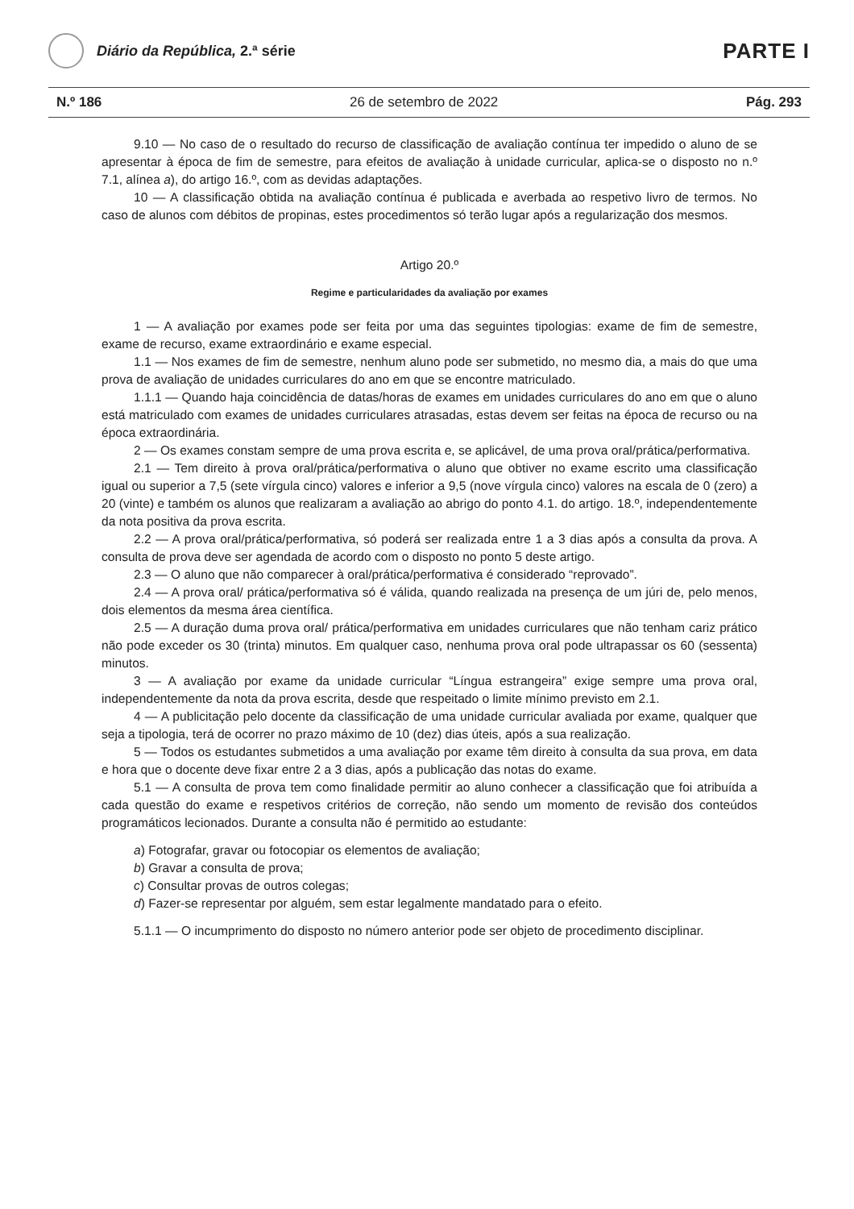Diário da República, 2.ª série
PARTE I
N.º 186 26 de setembro de 2022 Pág. 293
9.10 — No caso de o resultado do recurso de classificação de avaliação contínua ter impedido o aluno de se apresentar à época de fim de semestre, para efeitos de avaliação à unidade curricular, aplica-se o disposto no n.º 7.1, alínea a), do artigo 16.º, com as devidas adaptações.
10 — A classificação obtida na avaliação contínua é publicada e averbada ao respetivo livro de termos. No caso de alunos com débitos de propinas, estes procedimentos só terão lugar após a regularização dos mesmos.
Artigo 20.º
Regime e particularidades da avaliação por exames
1 — A avaliação por exames pode ser feita por uma das seguintes tipologias: exame de fim de semestre, exame de recurso, exame extraordinário e exame especial.
1.1 — Nos exames de fim de semestre, nenhum aluno pode ser submetido, no mesmo dia, a mais do que uma prova de avaliação de unidades curriculares do ano em que se encontre matriculado.
1.1.1 — Quando haja coincidência de datas/horas de exames em unidades curriculares do ano em que o aluno está matriculado com exames de unidades curriculares atrasadas, estas devem ser feitas na época de recurso ou na época extraordinária.
2 — Os exames constam sempre de uma prova escrita e, se aplicável, de uma prova oral/prática/performativa.
2.1 — Tem direito à prova oral/prática/performativa o aluno que obtiver no exame escrito uma classificação igual ou superior a 7,5 (sete vírgula cinco) valores e inferior a 9,5 (nove vírgula cinco) valores na escala de 0 (zero) a 20 (vinte) e também os alunos que realizaram a avaliação ao abrigo do ponto 4.1. do artigo. 18.º, independentemente da nota positiva da prova escrita.
2.2 — A prova oral/prática/performativa, só poderá ser realizada entre 1 a 3 dias após a consulta da prova. A consulta de prova deve ser agendada de acordo com o disposto no ponto 5 deste artigo.
2.3 — O aluno que não comparecer à oral/prática/performativa é considerado “reprovado”.
2.4 — A prova oral/ prática/performativa só é válida, quando realizada na presença de um júri de, pelo menos, dois elementos da mesma área científica.
2.5 — A duração duma prova oral/ prática/performativa em unidades curriculares que não tenham cariz prático não pode exceder os 30 (trinta) minutos. Em qualquer caso, nenhuma prova oral pode ultrapassar os 60 (sessenta) minutos.
3 — A avaliação por exame da unidade curricular “Língua estrangeira” exige sempre uma prova oral, independentemente da nota da prova escrita, desde que respeitado o limite mínimo previsto em 2.1.
4 — A publicitação pelo docente da classificação de uma unidade curricular avaliada por exame, qualquer que seja a tipologia, terá de ocorrer no prazo máximo de 10 (dez) dias úteis, após a sua realização.
5 — Todos os estudantes submetidos a uma avaliação por exame têm direito à consulta da sua prova, em data e hora que o docente deve fixar entre 2 a 3 dias, após a publicação das notas do exame.
5.1 — A consulta de prova tem como finalidade permitir ao aluno conhecer a classificação que foi atribuída a cada questão do exame e respetivos critérios de correção, não sendo um momento de revisão dos conteúdos programáticos lecionados. Durante a consulta não é permitido ao estudante:
a) Fotografar, gravar ou fotocopiar os elementos de avaliação;
b) Gravar a consulta de prova;
c) Consultar provas de outros colegas;
d) Fazer-se representar por alguém, sem estar legalmente mandatado para o efeito.
5.1.1 — O incumprimento do disposto no número anterior pode ser objeto de procedimento disciplinar.